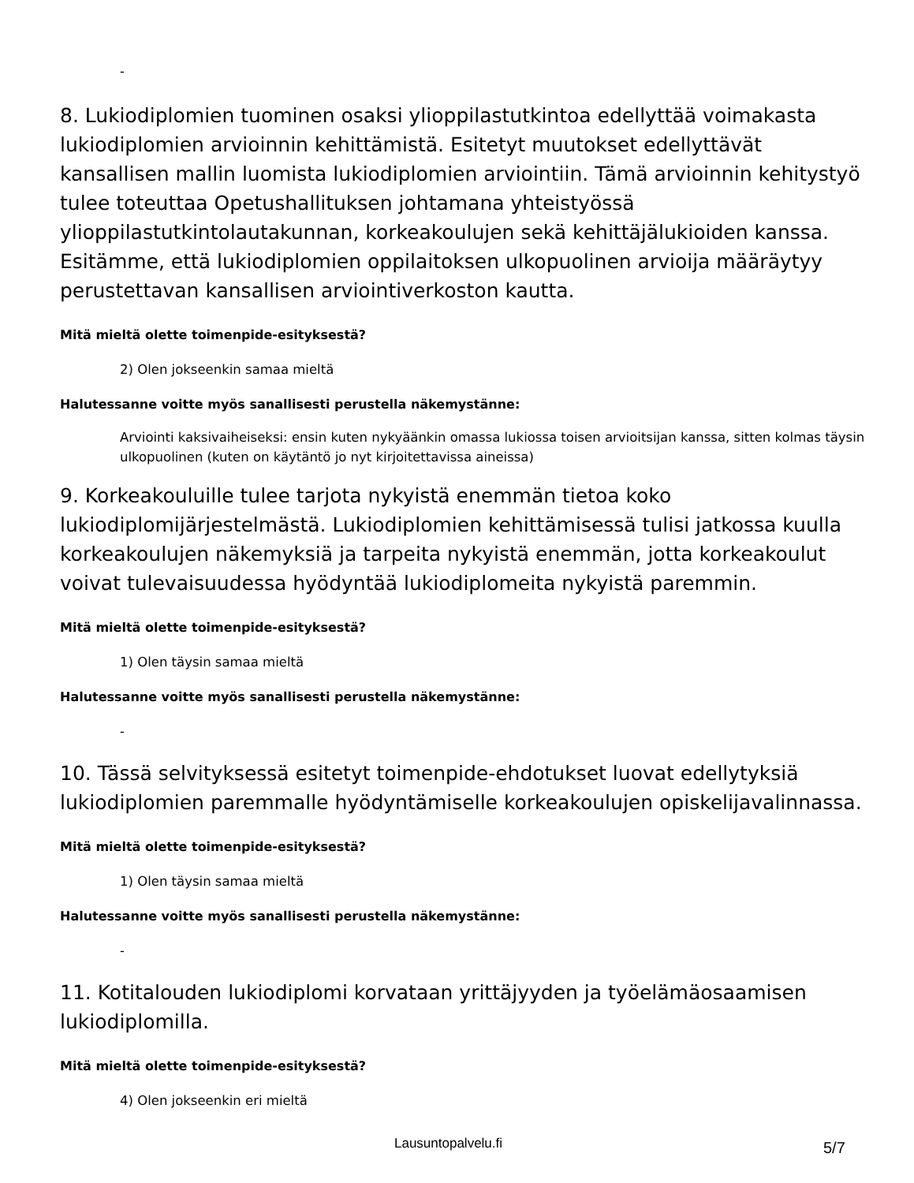-
8. Lukiodiplomien tuominen osaksi ylioppilastutkintoa edellyttää voimakasta lukiodiplomien arvioinnin kehittämistä. Esitetyt muutokset edellyttävät kansallisen mallin luomista lukiodiplomien arviointiin. Tämä arvioinnin kehitystyö tulee toteuttaa Opetushallituksen johtamana yhteistyössä ylioppilastutkintolautakunnan, korkeakoulujen sekä kehittäjälukioiden kanssa. Esitämme, että lukiodiplomien oppilaitoksen ulkopuolinen arvioija määräytyy perustettavan kansallisen arviointiverkoston kautta.
Mitä mieltä olette toimenpide-esityksestä?
2) Olen jokseenkin samaa mieltä
Halutessanne voitte myös sanallisesti perustella näkemystänne:
Arviointi kaksivaiheiseksi: ensin kuten nykyäänkin omassa lukiossa toisen arvioitsijan kanssa, sitten kolmas täysin ulkopuolinen (kuten on käytäntö jo nyt kirjoitettavissa aineissa)
9. Korkeakouluille tulee tarjota nykyistä enemmän tietoa koko lukiodiplomijärjestelmästä. Lukiodiplomien kehittämisessä tulisi jatkossa kuulla korkeakoulujen näkemyksiä ja tarpeita nykyistä enemmän, jotta korkeakoulut voivat tulevaisuudessa hyödyntää lukiodiplomeita nykyistä paremmin.
Mitä mieltä olette toimenpide-esityksestä?
1) Olen täysin samaa mieltä
Halutessanne voitte myös sanallisesti perustella näkemystänne:
-
10. Tässä selvityksessä esitetyt toimenpide-ehdotukset luovat edellytyksiä lukiodiplomien paremmalle hyödyntämiselle korkeakoulujen opiskelijavalinnassa.
Mitä mieltä olette toimenpide-esityksestä?
1) Olen täysin samaa mieltä
Halutessanne voitte myös sanallisesti perustella näkemystänne:
-
11. Kotitalouden lukiodiplomi korvataan yrittäjyyden ja työelämäosaamisen lukiodiplomilla.
Mitä mieltä olette toimenpide-esityksestä?
4) Olen jokseenkin eri mieltä
Lausuntopalvelu.fi 5/7